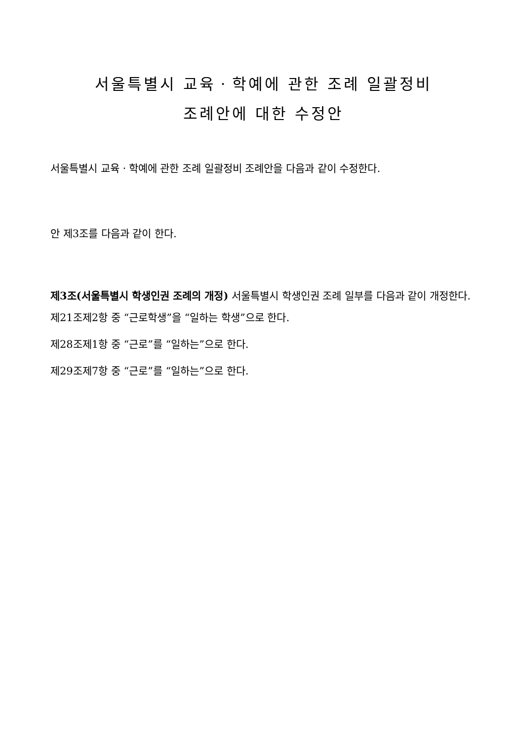서울특별시 교육ㆍ학예에 관한 조례 일괄정비
조례안에 대한 수정안
서울특별시 교육ㆍ학예에 관한 조례 일괄정비 조례안을 다음과 같이 수정한다.
안 제3조를 다음과 같이 한다.
제3조(서울특별시 학생인권 조례의 개정) 서울특별시 학생인권 조례 일부를 다음과 같이 개정한다.
제21조제2항 중 “근로학생”을 “일하는 학생”으로 한다.
제28조제1항 중 “근로”를 “일하는”으로 한다.
제29조제7항 중 “근로”를 “일하는”으로 한다.